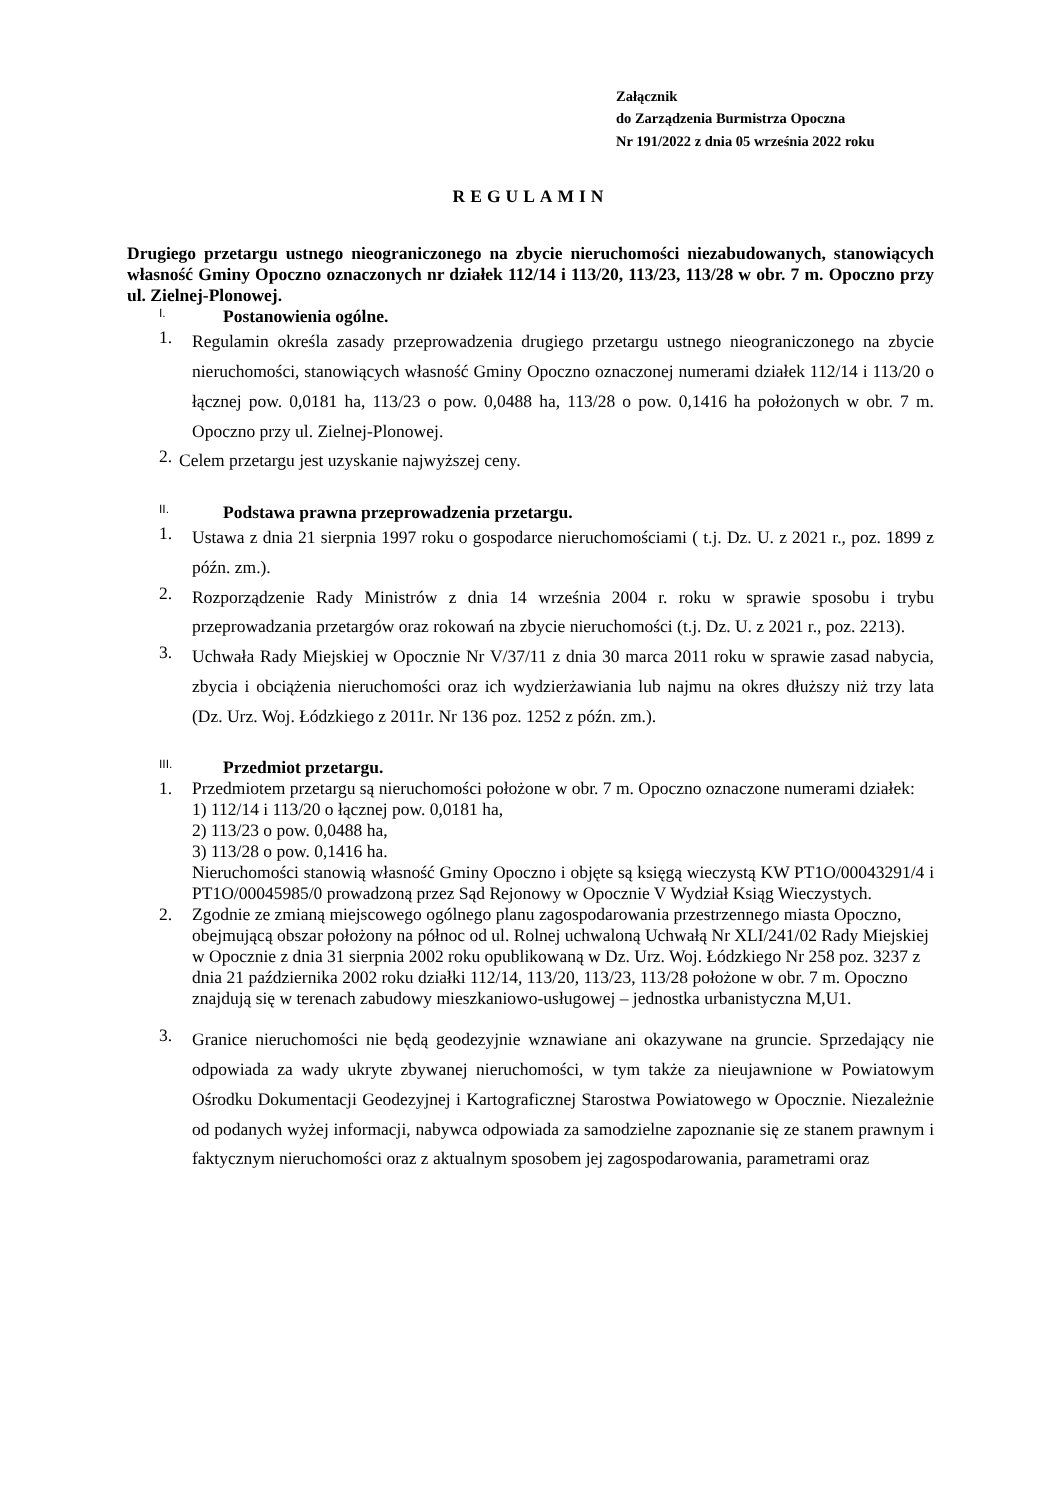Załącznik
do Zarządzenia Burmistrza Opoczna
Nr 191/2022 z dnia 05 września 2022 roku
REGULAMIN
Drugiego przetargu ustnego nieograniczonego na zbycie nieruchomości niezabudowanych, stanowiących własność Gminy Opoczno oznaczonych nr działek 112/14 i 113/20, 113/23, 113/28 w obr. 7 m. Opoczno przy ul. Zielnej-Plonowej.
I. Postanowienia ogólne.
1. Regulamin określa zasady przeprowadzenia drugiego przetargu ustnego nieograniczonego na zbycie nieruchomości, stanowiących własność Gminy Opoczno oznaczonej numerami działek 112/14 i 113/20 o łącznej pow. 0,0181 ha, 113/23 o pow. 0,0488 ha, 113/28 o pow. 0,1416 ha położonych w obr. 7 m. Opoczno przy ul. Zielnej-Plonowej.
2. Celem przetargu jest uzyskanie najwyższej ceny.
II. Podstawa prawna przeprowadzenia przetargu.
1. Ustawa z dnia 21 sierpnia 1997 roku o gospodarce nieruchomościami ( t.j. Dz. U. z 2021 r., poz. 1899 z późn. zm.).
2. Rozporządzenie Rady Ministrów z dnia 14 września 2004 r. roku w sprawie sposobu i trybu przeprowadzania przetargów oraz rokowań na zbycie nieruchomości (t.j. Dz. U. z 2021 r., poz. 2213).
3. Uchwała Rady Miejskiej w Opocznie Nr V/37/11 z dnia 30 marca 2011 roku w sprawie zasad nabycia, zbycia i obciążenia nieruchomości oraz ich wydzierżawiania lub najmu na okres dłuższy niż trzy lata (Dz. Urz. Woj. Łódzkiego z 2011r. Nr 136 poz. 1252 z późn. zm.).
III. Przedmiot przetargu.
1. Przedmiotem przetargu są nieruchomości położone w obr. 7 m. Opoczno oznaczone numerami działek:
1) 112/14 i 113/20 o łącznej pow. 0,0181 ha,
2) 113/23 o pow. 0,0488 ha,
3) 113/28 o pow. 0,1416 ha.
Nieruchomości stanowią własność Gminy Opoczno i objęte są księgą wieczystą KW PT1O/00043291/4 i PT1O/00045985/0 prowadzoną przez Sąd Rejonowy w Opocznie V Wydział Ksiąg Wieczystych.
2. Zgodnie ze zmianą miejscowego ogólnego planu zagospodarowania przestrzennego miasta Opoczno, obejmującą obszar położony na północ od ul. Rolnej uchwaloną Uchwałą Nr XLI/241/02 Rady Miejskiej w Opocznie z dnia 31 sierpnia 2002 roku opublikowaną w Dz. Urz. Woj. Łódzkiego Nr 258 poz. 3237 z dnia 21 października 2002 roku działki 112/14, 113/20, 113/23, 113/28 położone w obr. 7 m. Opoczno znajdują się w terenach zabudowy mieszkaniowo-usługowej – jednostka urbanistyczna M,U1.
3. Granice nieruchomości nie będą geodezyjnie wznawiane ani okazywane na gruncie. Sprzedający nie odpowiada za wady ukryte zbywanej nieruchomości, w tym także za nieujawnione w Powiatowym Ośrodku Dokumentacji Geodezyjnej i Kartograficznej Starostwa Powiatowego w Opocznie. Niezależnie od podanych wyżej informacji, nabywca odpowiada za samodzielne zapoznanie się ze stanem prawnym i faktycznym nieruchomości oraz z aktualnym sposobem jej zagospodarowania, parametrami oraz